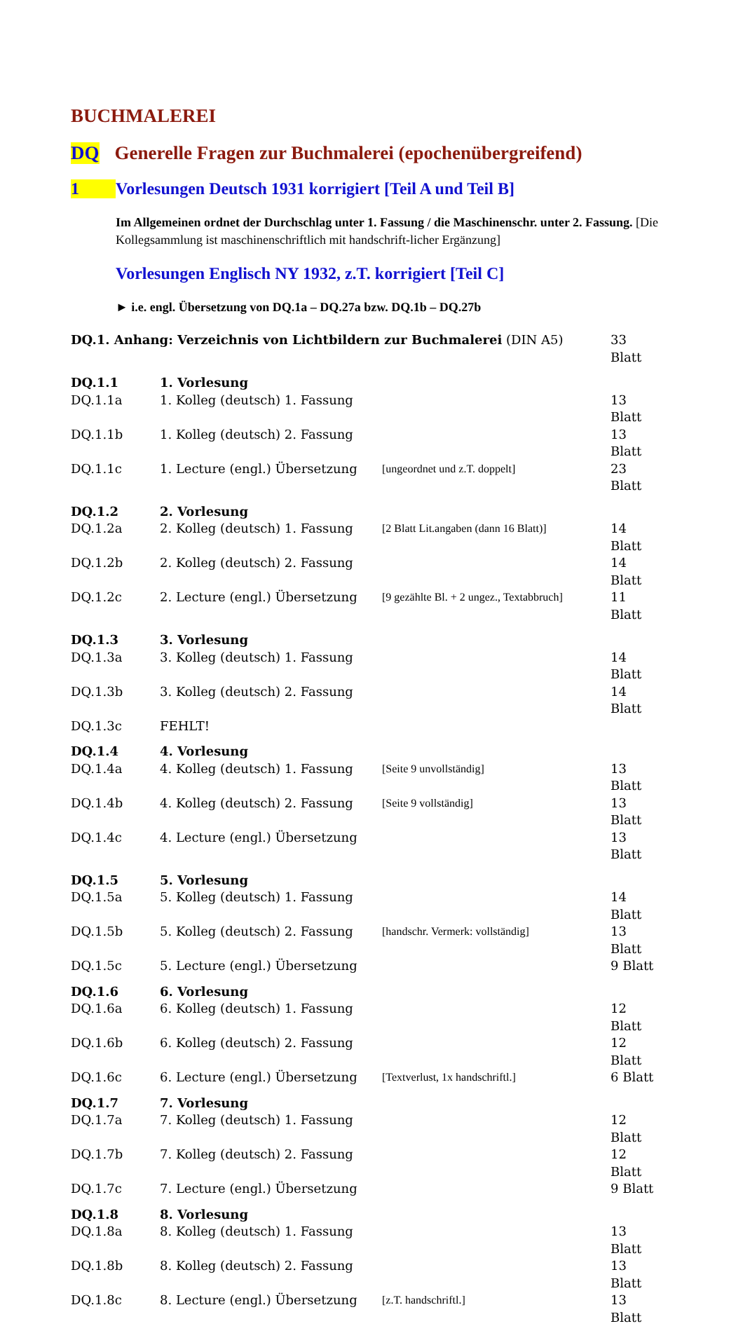BUCHMALEREI
DQ Generelle Fragen zur Buchmalerei (epochenübergreifend)
1 Vorlesungen Deutsch 1931 korrigiert [Teil A und Teil B]
Im Allgemeinen ordnet der Durchschlag unter 1. Fassung / die Maschinenschr. unter 2. Fassung. [Die Kollegsammlung ist maschinenschriftlich mit handschrift-licher Ergänzung]
Vorlesungen Englisch NY 1932, z.T. korrigiert [Teil C]
► i.e. engl. Übersetzung von DQ.1a – DQ.27a bzw. DQ.1b – DQ.27b
| DQ.1. Anhang: Verzeichnis von Lichtbildern zur Buchmalerei (DIN A5) | | | 33 Blatt |
| DQ.1.1 | 1. Vorlesung | | |
| DQ.1.1a | 1. Kolleg (deutsch) 1. Fassung | | 13 Blatt |
| DQ.1.1b | 1. Kolleg (deutsch) 2. Fassung | | 13 Blatt |
| DQ.1.1c | 1. Lecture (engl.) Übersetzung | [ungeordnet und z.T. doppelt] | 23 Blatt |
| DQ.1.2 | 2. Vorlesung | | |
| DQ.1.2a | 2. Kolleg (deutsch) 1. Fassung | [2 Blatt Lit.angaben (dann 16 Blatt)] | 14 Blatt |
| DQ.1.2b | 2. Kolleg (deutsch) 2. Fassung | | 14 Blatt |
| DQ.1.2c | 2. Lecture (engl.) Übersetzung | [9 gezählte Bl. + 2 ungez., Textabbruch] | 11 Blatt |
| DQ.1.3 | 3. Vorlesung | | |
| DQ.1.3a | 3. Kolleg (deutsch) 1. Fassung | | 14 Blatt |
| DQ.1.3b | 3. Kolleg (deutsch) 2. Fassung | | 14 Blatt |
| DQ.1.3c | FEHLT! | | |
| DQ.1.4 | 4. Vorlesung | | |
| DQ.1.4a | 4. Kolleg (deutsch) 1. Fassung | [Seite 9 unvollständig] | 13 Blatt |
| DQ.1.4b | 4. Kolleg (deutsch) 2. Fassung | [Seite 9 vollständig] | 13 Blatt |
| DQ.1.4c | 4. Lecture (engl.) Übersetzung | | 13 Blatt |
| DQ.1.5 | 5. Vorlesung | | |
| DQ.1.5a | 5. Kolleg (deutsch) 1. Fassung | | 14 Blatt |
| DQ.1.5b | 5. Kolleg (deutsch) 2. Fassung | [handschr. Vermerk: vollständig] | 13 Blatt |
| DQ.1.5c | 5. Lecture (engl.) Übersetzung | | 9 Blatt |
| DQ.1.6 | 6. Vorlesung | | |
| DQ.1.6a | 6. Kolleg (deutsch) 1. Fassung | | 12 Blatt |
| DQ.1.6b | 6. Kolleg (deutsch) 2. Fassung | | 12 Blatt |
| DQ.1.6c | 6. Lecture (engl.) Übersetzung | [Textverlust, 1x handschriftl.] | 6 Blatt |
| DQ.1.7 | 7. Vorlesung | | |
| DQ.1.7a | 7. Kolleg (deutsch) 1. Fassung | | 12 Blatt |
| DQ.1.7b | 7. Kolleg (deutsch) 2. Fassung | | 12 Blatt |
| DQ.1.7c | 7. Lecture (engl.) Übersetzung | | 9 Blatt |
| DQ.1.8 | 8. Vorlesung | | |
| DQ.1.8a | 8. Kolleg (deutsch) 1. Fassung | | 13 Blatt |
| DQ.1.8b | 8. Kolleg (deutsch) 2. Fassung | | 13 Blatt |
| DQ.1.8c | 8. Lecture (engl.) Übersetzung | [z.T. handschriftl.] | 13 Blatt |